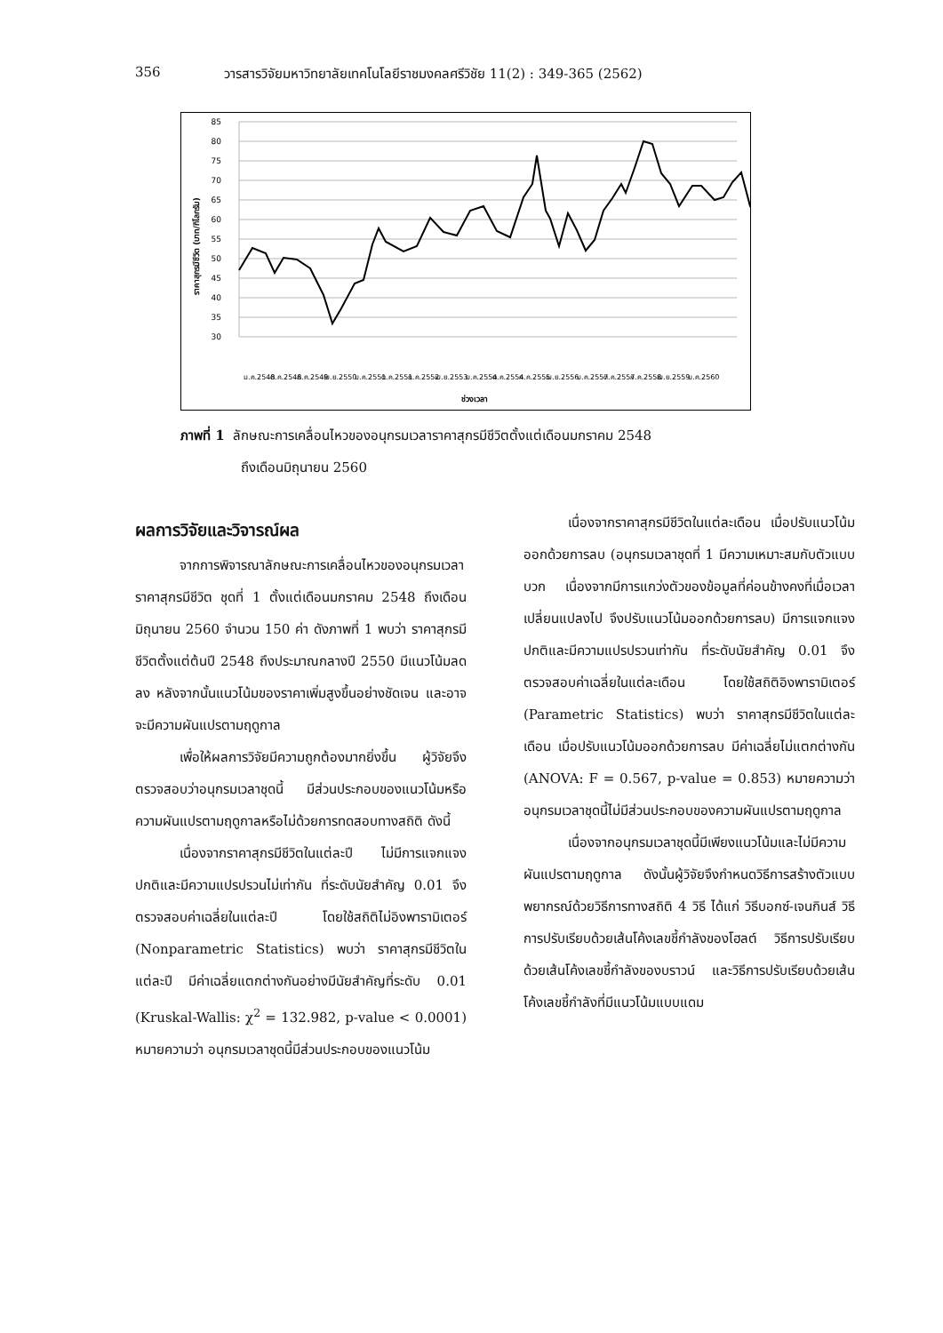356 วารสารวิจัยมหาวิทยาลัยเทคโนโลยีราชมงคลศรีวิชัย 11(2) : 349-365 (2562)
85
80
75
70
65
60
55
50
45
40
35
30
ราคาสุกรมีชีวิต (บาท/กิโลกรัม)
ม.ค.2548
ต.ค.2548
ก.ค.2549
เม.ย.2550
ม.ค.2551
ต.ค.2551
ก.ค.2552
เม.ย.2553
ม.ค.2554
ต.ค.2554
ก.ค.2555
เม.ย.2556
ม.ค.2557
ต.ค.2557
ก.ค.2558
เม.ย.2559
ม.ค.2560
ช่วงเวลา
ภาพที่ 1 ลักษณะการเคลื่อนไหวของอนุกรมเวลาราคาสุกรมีชีวิตตั้งแต่เดือนมกราคม 2548
ถึงเดือนมิถุนายน 2560
ผลการวิจัยและวิจารณ์ผล
จากการพิจารณาลักษณะการเคลื่อนไหวของอนุกรมเวลาราคาสุกรมีชีวิต ชุดที่ 1 ตั้งแต่เดือนมกราคม 2548 ถึงเดือนมิถุนายน 2560 จำนวน 150 ค่า ดังภาพที่ 1 พบว่า ราคาสุกรมีชีวิตตั้งแต่ต้นปี 2548 ถึงประมาณกลางปี 2550 มีแนวโน้มลดลง หลังจากนั้นแนวโน้มของราคาเพิ่มสูงขึ้นอย่างชัดเจน และอาจจะมีความผันแปรตามฤดูกาล
เพื่อให้ผลการวิจัยมีความถูกต้องมากยิ่งขึ้น ผู้วิจัยจึงตรวจสอบว่าอนุกรมเวลาชุดนี้ มีส่วนประกอบของแนวโน้มหรือความผันแปรตามฤดูกาลหรือไม่ด้วยการทดสอบทางสถิติ ดังนี้
เนื่องจากราคาสุกรมีชีวิตในแต่ละปี ไม่มีการแจกแจงปกติและมีความแปรปรวนไม่เท่ากัน ที่ระดับนัยสำคัญ 0.01 จึงตรวจสอบค่าเฉลี่ยในแต่ละปี โดยใช้สถิติไม่อิงพารามิเตอร์ (Nonparametric Statistics) พบว่า ราคาสุกรมีชีวิตในแต่ละปี มีค่าเฉลี่ยแตกต่างกันอย่างมีนัยสำคัญที่ระดับ 0.01 (Kruskal-Wallis: χ<sup>2</sup> = 132.982, p-value < 0.0001) หมายความว่า อนุกรมเวลาชุดนี้มีส่วนประกอบของแนวโน้ม
เนื่องจากราคาสุกรมีชีวิตในแต่ละเดือน เมื่อปรับแนวโน้มออกด้วยการลบ (อนุกรมเวลาชุดที่ 1 มีความเหมาะสมกับตัวแบบบวก เนื่องจากมีการแกว่งตัวของข้อมูลที่ค่อนข้างคงที่เมื่อเวลาเปลี่ยนแปลงไป จึงปรับแนวโน้มออกด้วยการลบ) มีการแจกแจงปกติและมีความแปรปรวนเท่ากัน ที่ระดับนัยสำคัญ 0.01 จึงตรวจสอบค่าเฉลี่ยในแต่ละเดือน โดยใช้สถิติอิงพารามิเตอร์ (Parametric Statistics) พบว่า ราคาสุกรมีชีวิตในแต่ละเดือน เมื่อปรับแนวโน้มออกด้วยการลบ มีค่าเฉลี่ยไม่แตกต่างกัน (ANOVA: F = 0.567, p-value = 0.853) หมายความว่า อนุกรมเวลาชุดนี้ไม่มีส่วนประกอบของความผันแปรตามฤดูกาล
เนื่องจากอนุกรมเวลาชุดนี้มีเพียงแนวโน้มและไม่มีความผันแปรตามฤดูกาล ดังนั้นผู้วิจัยจึงกำหนดวิธีการสร้างตัวแบบพยากรณ์ด้วยวิธีการทางสถิติ 4 วิธี ได้แก่ วิธีบอกซ์-เจนกินส์ วิธีการปรับเรียบด้วยเส้นโค้งเลขชี้กำลังของโฮลต์ วิธีการปรับเรียบด้วยเส้นโค้งเลขชี้กำลังของบราวน์ และวิธีการปรับเรียบด้วยเส้นโค้งเลขชี้กำลังที่มีแนวโน้มแบบแดม